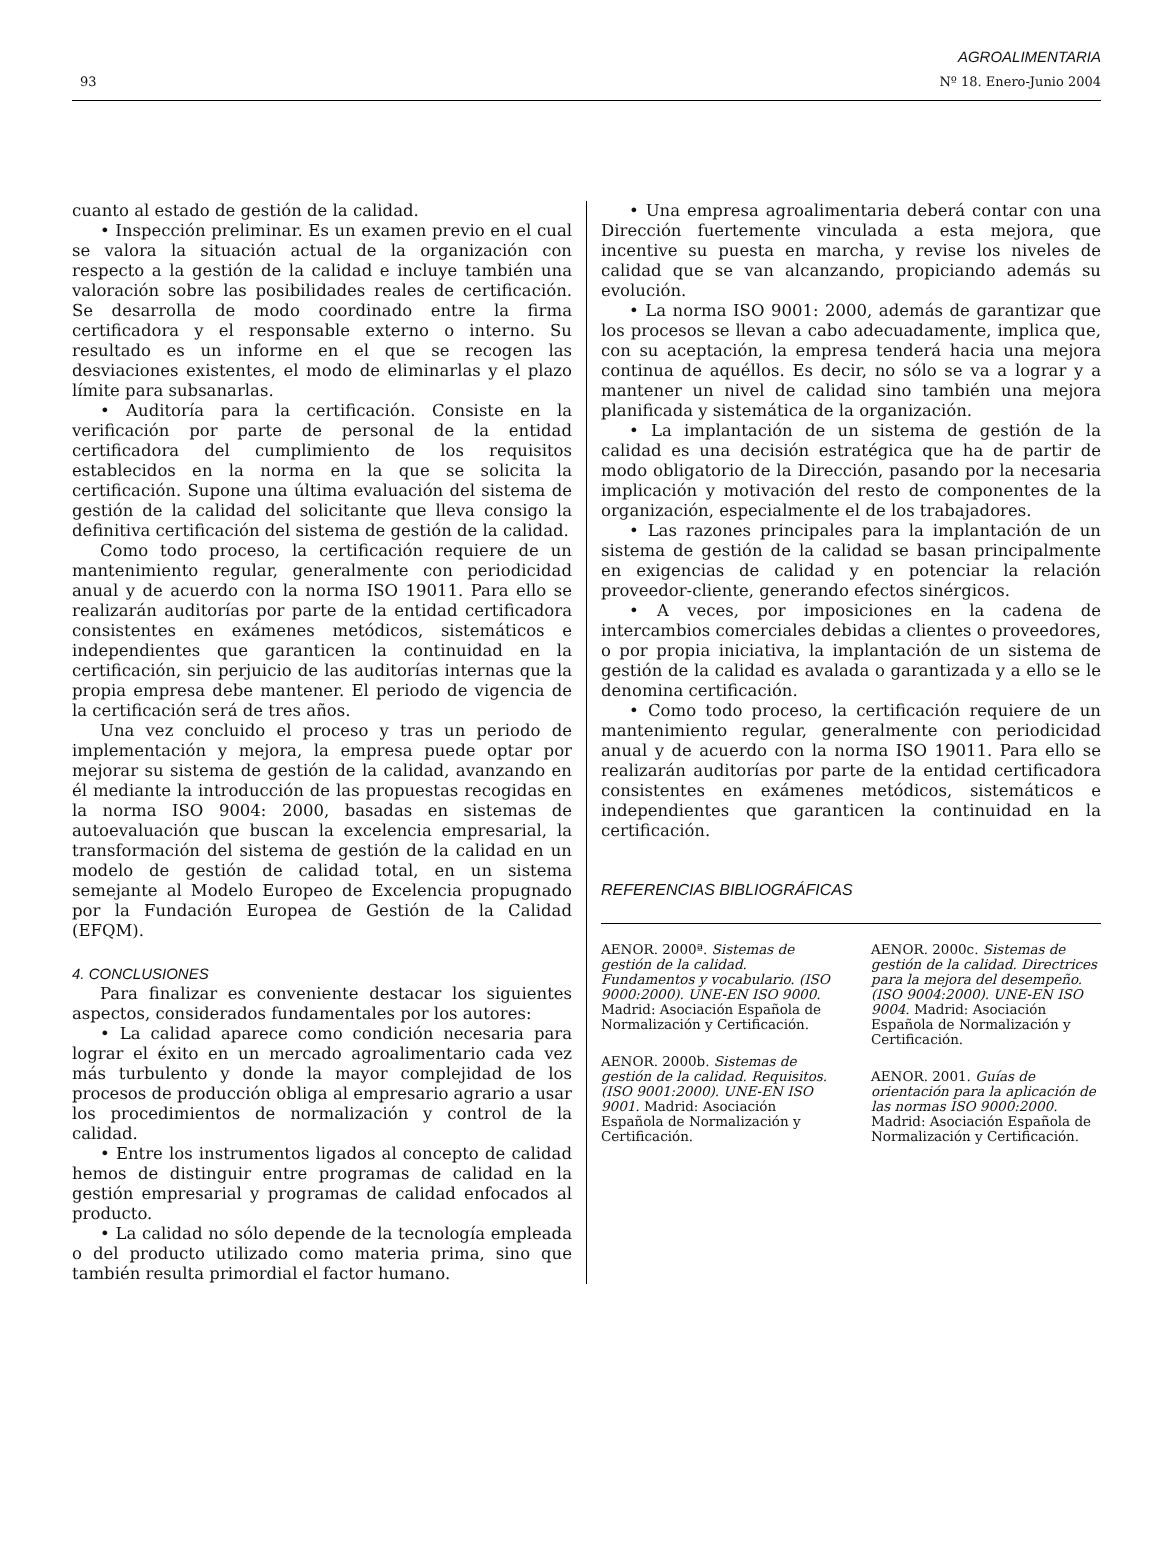AGROALIMENTARIA
93 Nº 18. Enero-Junio 2004
cuanto al estado de gestión de la calidad.
• Inspección preliminar. Es un examen previo en el cual se valora la situación actual de la organización con respecto a la gestión de la calidad e incluye también una valoración sobre las posibilidades reales de certificación. Se desarrolla de modo coordinado entre la firma certificadora y el responsable externo o interno. Su resultado es un informe en el que se recogen las desviaciones existentes, el modo de eliminarlas y el plazo límite para subsanarlas.
• Auditoría para la certificación. Consiste en la verificación por parte de personal de la entidad certificadora del cumplimiento de los requisitos establecidos en la norma en la que se solicita la certificación. Supone una última evaluación del sistema de gestión de la calidad del solicitante que lleva consigo la definitiva certificación del sistema de gestión de la calidad.
Como todo proceso, la certificación requiere de un mantenimiento regular, generalmente con periodicidad anual y de acuerdo con la norma ISO 19011. Para ello se realizarán auditorías por parte de la entidad certificadora consistentes en exámenes metódicos, sistemáticos e independientes que garanticen la continuidad en la certificación, sin perjuicio de las auditorías internas que la propia empresa debe mantener. El periodo de vigencia de la certificación será de tres años.
Una vez concluido el proceso y tras un periodo de implementación y mejora, la empresa puede optar por mejorar su sistema de gestión de la calidad, avanzando en él mediante la introducción de las propuestas recogidas en la norma ISO 9004: 2000, basadas en sistemas de autoevaluación que buscan la excelencia empresarial, la transformación del sistema de gestión de la calidad en un modelo de gestión de calidad total, en un sistema semejante al Modelo Europeo de Excelencia propugnado por la Fundación Europea de Gestión de la Calidad (EFQM).
4. CONCLUSIONES
Para finalizar es conveniente destacar los siguientes aspectos, considerados fundamentales por los autores:
• La calidad aparece como condición necesaria para lograr el éxito en un mercado agroalimentario cada vez más turbulento y donde la mayor complejidad de los procesos de producción obliga al empresario agrario a usar los procedimientos de normalización y control de la calidad.
• Entre los instrumentos ligados al concepto de calidad hemos de distinguir entre programas de calidad en la gestión empresarial y programas de calidad enfocados al producto.
• La calidad no sólo depende de la tecnología empleada o del producto utilizado como materia prima, sino que también resulta primordial el factor humano.
• Una empresa agroalimentaria deberá contar con una Dirección fuertemente vinculada a esta mejora, que incentive su puesta en marcha, y revise los niveles de calidad que se van alcanzando, propiciando además su evolución.
• La norma ISO 9001: 2000, además de garantizar que los procesos se llevan a cabo adecuadamente, implica que, con su aceptación, la empresa tenderá hacia una mejora continua de aquéllos. Es decir, no sólo se va a lograr y a mantener un nivel de calidad sino también una mejora planificada y sistemática de la organización.
• La implantación de un sistema de gestión de la calidad es una decisión estratégica que ha de partir de modo obligatorio de la Dirección, pasando por la necesaria implicación y motivación del resto de componentes de la organización, especialmente el de los trabajadores.
• Las razones principales para la implantación de un sistema de gestión de la calidad se basan principalmente en exigencias de calidad y en potenciar la relación proveedor-cliente, generando efectos sinérgicos.
• A veces, por imposiciones en la cadena de intercambios comerciales debidas a clientes o proveedores, o por propia iniciativa, la implantación de un sistema de gestión de la calidad es avalada o garantizada y a ello se le denomina certificación.
• Como todo proceso, la certificación requiere de un mantenimiento regular, generalmente con periodicidad anual y de acuerdo con la norma ISO 19011. Para ello se realizarán auditorías por parte de la entidad certificadora consistentes en exámenes metódicos, sistemáticos e independientes que garanticen la continuidad en la certificación.
REFERENCIAS BIBLIOGRÁFICAS
AENOR. 2000ª. Sistemas de gestión de la calidad. Fundamentos y vocabulario. (ISO 9000:2000). UNE-EN ISO 9000. Madrid: Asociación Española de Normalización y Certificación.
AENOR. 2000b. Sistemas de gestión de la calidad. Requisitos. (ISO 9001:2000). UNE-EN ISO 9001. Madrid: Asociación Española de Normalización y Certificación.
AENOR. 2000c. Sistemas de gestión de la calidad. Directrices para la mejora del desempeño. (ISO 9004:2000). UNE-EN ISO 9004. Madrid: Asociación Española de Normalización y Certificación.
AENOR. 2001. Guías de orientación para la aplicación de las normas ISO 9000:2000. Madrid: Asociación Española de Normalización y Certificación.